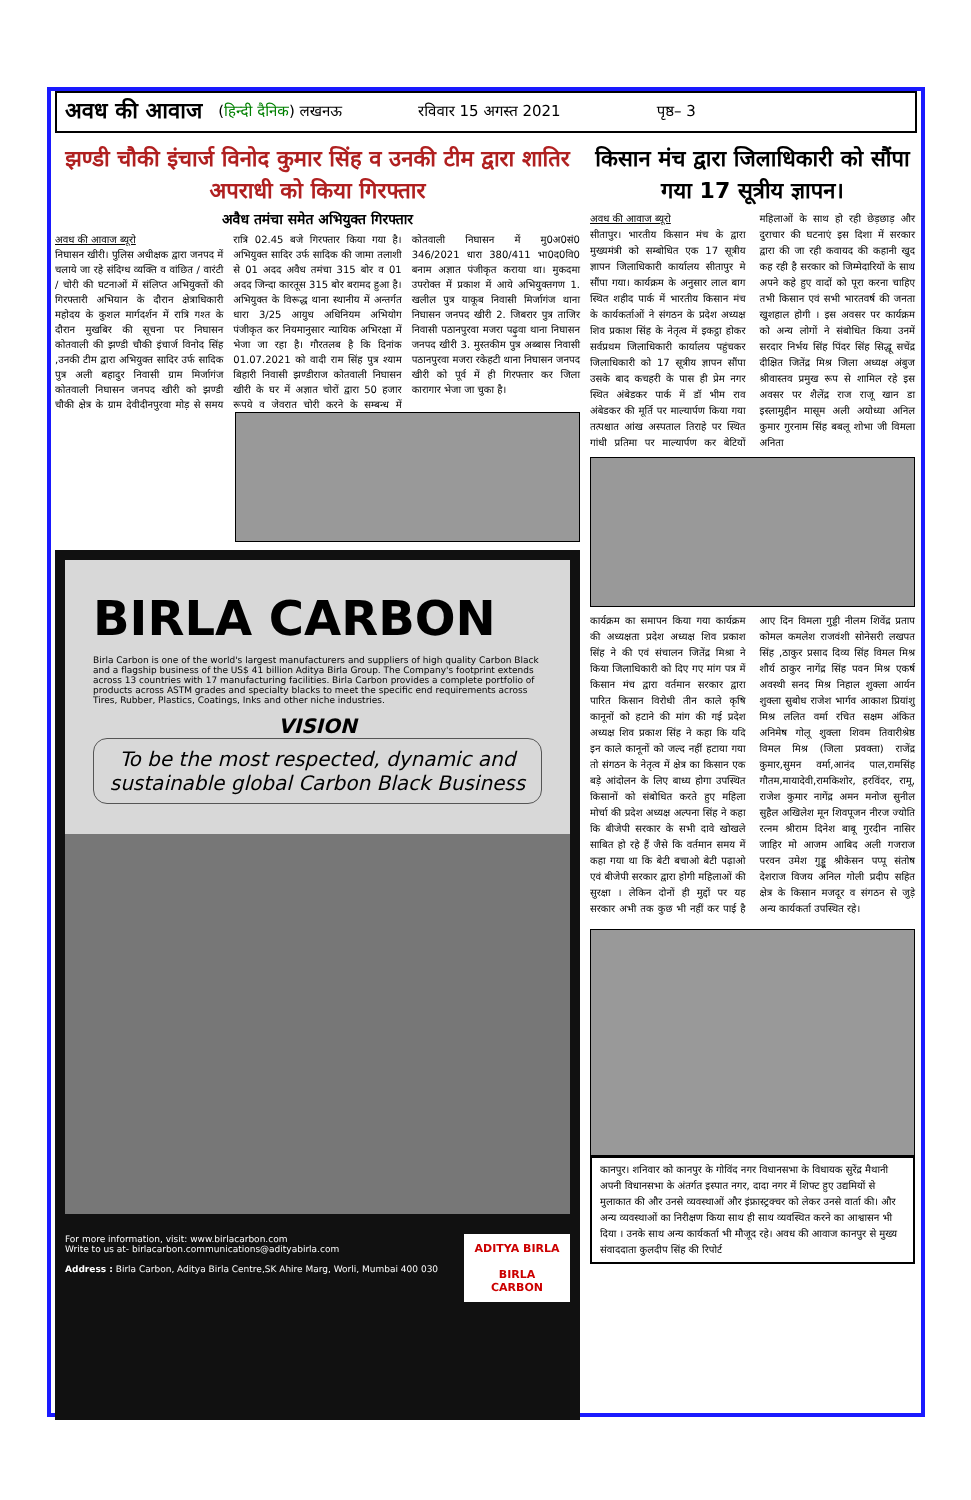अवध की आवाज (हिन्दी दैनिक) लखनऊ रविवार 15 अगस्त 2021 पृष्ठ– 3
झण्डी चौकी इंचार्ज विनोद कुमार सिंह व उनकी टीम द्वारा शातिर अपराधी को किया गिरफ्तार
अवैध तमंचा समेत अभियुक्त गिरफ्तार
अवध की आवाज ब्यूरो
निघासन खीरी। पुलिस अधीक्षक द्वारा जनपद में चलाये जा रहे संदिग्ध व्यक्ति व वांछित / वारंटी / चोरी की घटनाओं में संलिप्त अभियुक्तों की गिरफ्तारी अभियान के दौरान क्षेत्राधिकारी महोदय के कुशल मार्गदर्शन में रात्रि गश्त के दौरान मुखबिर की सूचना पर निघासन कोतवाली की झण्डी चौकी इंचार्ज विनोद सिंह ,उनकी टीम द्वारा अभियुक्त सादिर उर्फ सादिक पुत्र अली बहादुर निवासी ग्राम मिर्जागंज कोतवाली निघासन जनपद खीरी को झण्डी चौकी क्षेत्र के ग्राम देवीदीनपुरवा मोड़ से समय रात्रि 02.45 बजे गिरफ्तार किया गया है। अभियुक्त सादिर उर्फ सादिक की जामा तलाशी से 01 अदद अवैध तमंचा 315 बोर व 01 अदद जिन्दा कारतूस 315 बोर बरामद हुआ है। अभियुक्त के विरूद्ध थाना स्थानीय में अन्तर्गत धारा 3/25 आयुध अधिनियम अभियोग पंजीकृत कर नियमानुसार न्यायिक अभिरक्षा में भेजा जा रहा है। गौरतलब है कि दिनांक 01.07.2021 को वादी राम सिंह पुत्र श्याम बिहारी निवासी झण्डीराज कोतवाली निघासन खीरी के घर में अज्ञात चोरों द्वारा 50 हजार रूपये व जेवरात चोरी करने के सम्बन्ध में कोतवाली निघासन में मु0अ0सं0 346/2021 धारा 380/411 भा0द0वि0 बनाम अज्ञात पंजीकृत कराया था। मुकदमा उपरोक्त में प्रकाश में आये अभियुक्तगण 1. खलील पुत्र याकूब निवासी मिर्जागंज थाना निघासन जनपद खीरी 2. जिबरार पुत्र ताजिर निवासी पठानपुरवा मजरा पढ़ुवा थाना निघासन जनपद खीरी 3. मुस्तकीम पुत्र अब्बास निवासी पठानपुरवा मजरा रकेहटी थाना निघासन जनपद खीरी को पूर्व में ही गिरफ्तार कर जिला कारागार भेजा जा चुका है।
BIRLA CARBON
Birla Carbon is one of the world's largest manufacturers and suppliers of high quality Carbon Black and a flagship business of the US$ 41 billion Aditya Birla Group. The Company's footprint extends across 13 countries with 17 manufacturing facilities. Birla Carbon provides a complete portfolio of products across ASTM grades and specialty blacks to meet the specific end requirements across Tires, Rubber, Plastics, Coatings, Inks and other niche industries.
VISION
To be the most respected, dynamic and sustainable global Carbon Black Business
For more information, visit: www.birlacarbon.com
Write to us at- birlacarbon.communications@adityabirla.com
Address : Birla Carbon, Aditya Birla Centre,SK Ahire Marg, Worli, Mumbai 400 030
ADITYA BIRLA
BIRLA CARBON
किसान मंच द्वारा जिलाधिकारी को सौंपा गया 17 सूत्रीय ज्ञापन।
अवध की आवाज ब्यूरो
सीतापुर। भारतीय किसान मंच के द्वारा मुख्यमंत्री को सम्बोधित एक 17 सूत्रीय ज्ञापन जिलाधिकारी कार्यालय सीतापुर मे सौंपा गया। कार्यक्रम के अनुसार लाल बाग स्थित शहीद पार्क में भारतीय किसान मंच के कार्यकर्ताओं ने संगठन के प्रदेश अध्यक्ष शिव प्रकाश सिंह के नेतृत्व में इकट्ठा होकर सर्वप्रथम जिलाधिकारी कार्यालय पहुंचकर जिलाधिकारी को 17 सूत्रीय ज्ञापन सौंपा उसके बाद कचहरी के पास ही प्रेम नगर स्थित अंबेडकर पार्क में डॉ भीम राव अंबेडकर की मूर्ति पर माल्यार्पण किया गया तत्पश्चात आंख अस्पताल तिराहे पर स्थित गांधी प्रतिमा पर माल्यार्पण कर बेटियों महिलाओं के साथ हो रही छेड़छाड़ और दुराचार की घटनाएं इस दिशा में सरकार द्वारा की जा रही कवायद की कहानी खुद कह रही है सरकार को जिम्मेदारियों के साथ अपने कहे हुए वादों को पूरा करना चाहिए तभी किसान एवं सभी भारतवर्ष की जनता खुशहाल होगी । इस अवसर पर कार्यक्रम को अन्य लोगों ने संबोधित किया उनमें सरदार निर्भय सिंह पिंदर सिंह सिद्धू सचेंद्र दीक्षित जितेंद्र मिश्र जिला अध्यक्ष अंबुज श्रीवास्तव प्रमुख रूप से शामिल रहे इस अवसर पर शैलेंद्र राज राजू खान डा इस्लामुद्दीन मासूम अली अयोध्या अनिल कुमार गुरनाम सिंह बबलू शोभा जी विमला अनिता
कार्यक्रम का समापन किया गया कार्यक्रम की अध्यक्षता प्रदेश अध्यक्ष शिव प्रकाश सिंह ने की एवं संचालन जितेंद्र मिश्रा ने किया जिलाधिकारी को दिए गए मांग पत्र में किसान मंच द्वारा वर्तमान सरकार द्वारा पारित किसान विरोधी तीन काले कृषि कानूनों को हटाने की मांग की गई प्रदेश अध्यक्ष शिव प्रकाश सिंह ने कहा कि यदि इन काले कानूनों को जल्द नहीं हटाया गया तो संगठन के नेतृत्व में क्षेत्र का किसान एक बड़े आंदोलन के लिए बाध्य होगा उपस्थित किसानों को संबोधित करते हुए महिला मोर्चा की प्रदेश अध्यक्ष अल्पना सिंह ने कहा कि बीजेपी सरकार के सभी दावे खोखले साबित हो रहे हैं जैसे कि वर्तमान समय में कहा गया था कि बेटी बचाओ बेटी पढ़ाओ एवं बीजेपी सरकार द्वारा होगी महिलाओं की सुरक्षा । लेकिन दोनों ही मुद्दों पर यह सरकार अभी तक कुछ भी नहीं कर पाई है आए दिन विमला गुड्डी नीलम शिवेंद्र प्रताप कोमल कमलेश राजवंशी सोनेसरी लखपत सिंह ,ठाकुर प्रसाद दिव्य सिंह विमल मिश्र शौर्य ठाकुर नागेंद्र सिंह पवन मिश्र एकर्ष अवस्थी सनद मिश्र निहाल शुक्ला आर्यन शुक्ला सुबोध राजेश भार्गव आकाश प्रियांशु मिश्र ललित वर्मा रचित सक्षम अंकित अनिमेष गोलू शुक्ला शिवम तिवारीश्रेष्ठ विमल मिश्र (जिला प्रवक्ता) राजेंद्र कुमार,सुमन वर्मा,आनंद पाल,रामसिंह गौतम,मायादेवी,रामकिशोर, हरविंदर, रामू, राजेश कुमार नागेंद्र अमन मनोज सुनील सुहैल अखिलेश मून शिवपूजन नीरज ज्योति रत्नम श्रीराम दिनेश बाबू गुरदीन नासिर जाहिर मो आजम आबिद अली गजराज परवन उमेश गुड्डू श्रीकेसन पप्पू संतोष देशराज विजय अनिल गोली प्रदीप सहित क्षेत्र के किसान मजदूर व संगठन से जुड़े अन्य कार्यकर्ता उपस्थित रहे।
कानपुर। शनिवार को कानपुर के गोविंद नगर विधानसभा के विधायक सुरेंद्र मैथानी अपनी विधानसभा के अंतर्गत इस्पात नगर, दादा नगर में शिफ्ट हुए उद्यमियों से मुलाकात की और उनसे व्यवस्थाओं और इंफ्रास्ट्रक्चर को लेकर उनसे वार्ता की। और अन्य व्यवस्थाओं का निरीक्षण किया साथ ही साथ व्यवस्थित करने का आश्वासन भी दिया । उनके साथ अन्य कार्यकर्ता भी मौजूद रहे। अवध की आवाज कानपुर से मुख्य संवाददाता कुलदीप सिंह की रिपोर्ट